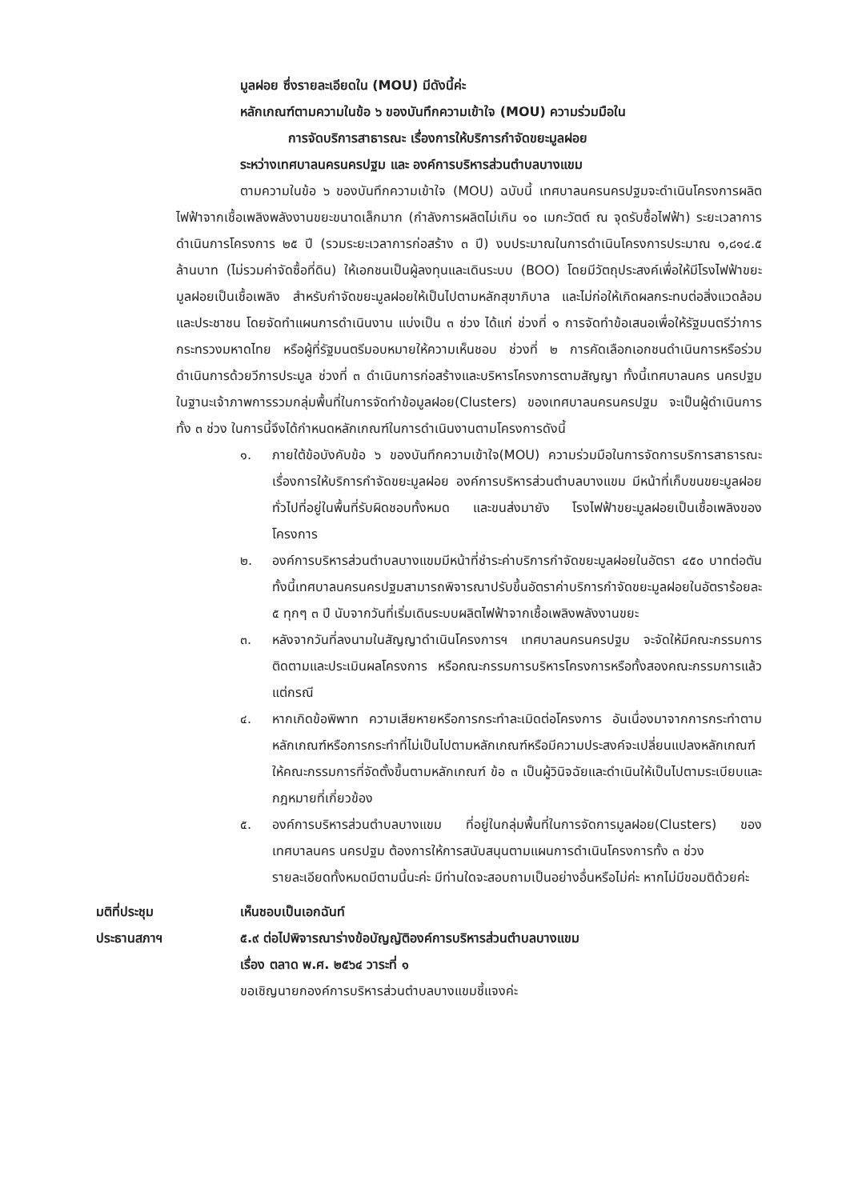มูลฝอย ซึ่งรายละเอียดใน (MOU) มีดังนี้ค่ะ
หลักเกณฑ์ตามความในข้อ ๖ ของบันทึกความเข้าใจ (MOU) ความร่วมมือใน
การจัดบริการสาธารณะ เรื่องการให้บริการกำจัดขยะมูลฝอย
ระหว่างเทศบาลนครนครปฐม และ องค์การบริหารส่วนตำบลบางแขม
ตามความในข้อ ๖ ของบันทึกความเข้าใจ (MOU) ฉบับนี้ เทศบาลนครนครปฐมจะดำเนินโครงการผลิตไฟฟ้าจากเชื้อเพลิงพลังงานขยะขนาดเล็กมาก (กำลังการผลิตไม่เกิน ๑๐ เมกะวัตต์ ณ จุดรับซื้อไฟฟ้า) ระยะเวลาการดำเนินการโครงการ ๒๕ ปี (รวมระยะเวลาการก่อสร้าง ๓ ปี) งบประมาณในการดำเนินโครงการประมาณ ๑,๘๑๔.๕ ล้านบาท (ไม่รวมค่าจัดซื้อที่ดิน) ให้เอกชนเป็นผู้ลงทุนและเดินระบบ (BOO) โดยมีวัตถุประสงค์เพื่อให้มีโรงไฟฟ้าขยะมูลฝอยเป็นเชื้อเพลิง สำหรับกำจัดขยะมูลฝอยให้เป็นไปตามหลักสุขาภิบาล และไม่ก่อให้เกิดผลกระทบต่อสิ่งแวดล้อมและประชาชน โดยจัดทำแผนการดำเนินงาน แบ่งเป็น ๓ ช่วง ได้แก่ ช่วงที่ ๑ การจัดทำข้อเสนอเพื่อให้รัฐมนตรีว่าการกระทรวงมหาดไทย หรือผู้ที่รัฐมนตรีมอบหมายให้ความเห็นชอบ ช่วงที่ ๒ การคัดเลือกเอกชนดำเนินการหรือร่วมดำเนินการด้วยวีการประมูล ช่วงที่ ๓ ดำเนินการก่อสร้างและบริหารโครงการตามสัญญา ทั้งนี้เทศบาลนคร นครปฐมในฐานะเจ้าภาพการรวมกลุ่มพื้นที่ในการจัดทำข้อมูลฝอย(Clusters) ของเทศบาลนครนครปฐม จะเป็นผู้ดำเนินการทั้ง ๓ ช่วง ในการนี้จึงได้กำหนดหลักเกณฑ์ในการดำเนินงานตามโครงการดังนี้
๑. ภายใต้ข้อบังคับข้อ ๖ ของบันทึกความเข้าใจ(MOU) ความร่วมมือในการจัดการบริการสาธารณะ เรื่องการให้บริการกำจัดขยะมูลฝอย องค์การบริหารส่วนตำบลบางแขม มีหน้าที่เก็บขนขยะมูลฝอยทั่วไปที่อยู่ในพื้นที่รับผิดชอบทั้งหมด และขนส่งมายัง โรงไฟฟ้าขยะมูลฝอยเป็นเชื้อเพลิงของโครงการ
๒. องค์การบริหารส่วนตำบลบางแขมมีหน้าที่ชำระค่าบริการกำจัดขยะมูลฝอยในอัตรา ๔๕๐ บาทต่อตัน ทั้งนี้เทศบาลนครนครปฐมสามารถพิจารณาปรับขึ้นอัตราค่าบริการกำจัดขยะมูลฝอยในอัตราร้อยละ ๕ ทุกๆ ๓ ปี นับจากวันที่เริ่มเดินระบบผลิตไฟฟ้าจากเชื้อเพลิงพลังงานขยะ
๓. หลังจากวันที่ลงนามในสัญญาดำเนินโครงการฯ เทศบาลนครนครปฐม จะจัดให้มีคณะกรรมการติดตามและประเมินผลโครงการ หรือคณะกรรมการบริหารโครงการหรือทั้งสองคณะกรรมการแล้วแต่กรณี
๔. หากเกิดข้อพิพาท ความเสียหายหรือการกระทำละเมิดต่อโครงการ อันเนื่องมาจากการกระทำตามหลักเกณฑ์หรือการกระทำที่ไม่เป็นไปตามหลักเกณฑ์หรือมีความประสงค์จะเปลี่ยนแปลงหลักเกณฑ์ให้คณะกรรมการที่จัดตั้งขึ้นตามหลักเกณฑ์ ข้อ ๓ เป็นผู้วินิจฉัยและดำเนินให้เป็นไปตามระเบียบและกฎหมายที่เกี่ยวข้อง
๕. องค์การบริหารส่วนตำบลบางแขม ที่อยู่ในกลุ่มพื้นที่ในการจัดการมูลฝอย(Clusters) ของเทศบาลนคร นครปฐม ต้องการให้การสนับสนุนตามแผนการดำเนินโครงการทั้ง ๓ ช่วง
รายละเอียดทั้งหมดมีตามนี้นะค่ะ มีท่านใดจะสอบถามเป็นอย่างอื่นหรือไม่ค่ะ หากไม่มีขอมติด้วยค่ะ
มติที่ประชุม เห็นชอบเป็นเอกฉันท์
ประธานสภาฯ ๕.๙ ต่อไปพิจารณาร่างข้อบัญญัติองค์การบริหารส่วนตำบลบางแขม
เรื่อง ตลาด พ.ศ. ๒๕๖๔ วาระที่ ๑
ขอเชิญนายกองค์การบริหารส่วนตำบลบางแขมชี้แจงค่ะ